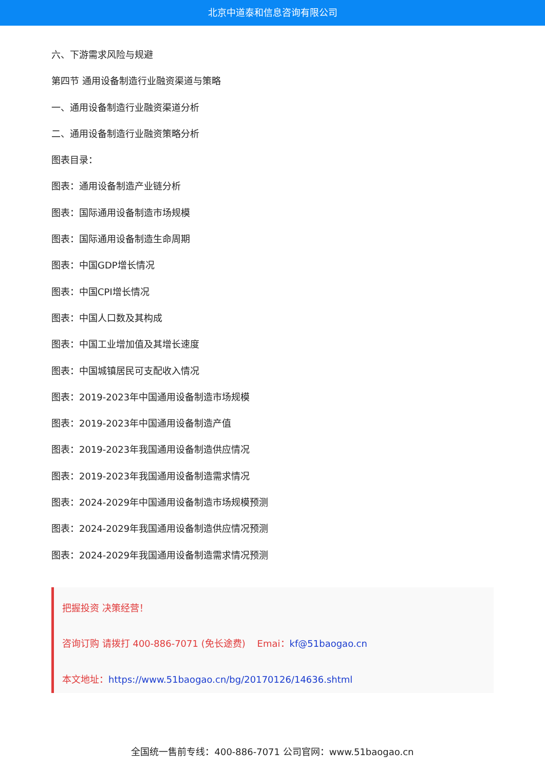北京中道泰和信息咨询有限公司
六、下游需求风险与规避
第四节 通用设备制造行业融资渠道与策略
一、通用设备制造行业融资渠道分析
二、通用设备制造行业融资策略分析
图表目录：
图表：通用设备制造产业链分析
图表：国际通用设备制造市场规模
图表：国际通用设备制造生命周期
图表：中国GDP增长情况
图表：中国CPI增长情况
图表：中国人口数及其构成
图表：中国工业增加值及其增长速度
图表：中国城镇居民可支配收入情况
图表：2019-2023年中国通用设备制造市场规模
图表：2019-2023年中国通用设备制造产值
图表：2019-2023年我国通用设备制造供应情况
图表：2019-2023年我国通用设备制造需求情况
图表：2024-2029年中国通用设备制造市场规模预测
图表：2024-2029年我国通用设备制造供应情况预测
图表：2024-2029年我国通用设备制造需求情况预测
把握投资 决策经营！
咨询订购 请拨打 400-886-7071 (免长途费) Emai：kf@51baogao.cn
本文地址：https://www.51baogao.cn/bg/20170126/14636.shtml
全国统一售前专线：400-886-7071 公司官网：www.51baogao.cn